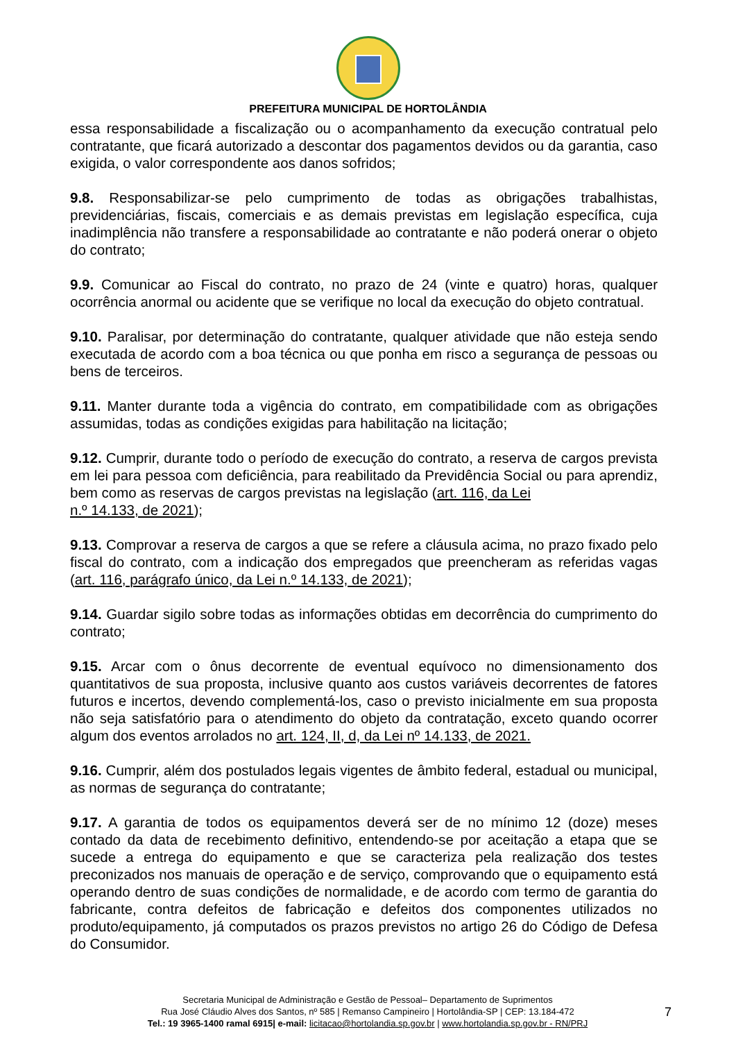PREFEITURA MUNICIPAL DE HORTOLÂNDIA
essa responsabilidade a fiscalização ou o acompanhamento da execução contratual pelo contratante, que ficará autorizado a descontar dos pagamentos devidos ou da garantia, caso exigida, o valor correspondente aos danos sofridos;
9.8. Responsabilizar-se pelo cumprimento de todas as obrigações trabalhistas, previdenciárias, fiscais, comerciais e as demais previstas em legislação específica, cuja inadimplência não transfere a responsabilidade ao contratante e não poderá onerar o objeto do contrato;
9.9. Comunicar ao Fiscal do contrato, no prazo de 24 (vinte e quatro) horas, qualquer ocorrência anormal ou acidente que se verifique no local da execução do objeto contratual.
9.10. Paralisar, por determinação do contratante, qualquer atividade que não esteja sendo executada de acordo com a boa técnica ou que ponha em risco a segurança de pessoas ou bens de terceiros.
9.11. Manter durante toda a vigência do contrato, em compatibilidade com as obrigações assumidas, todas as condições exigidas para habilitação na licitação;
9.12. Cumprir, durante todo o período de execução do contrato, a reserva de cargos prevista em lei para pessoa com deficiência, para reabilitado da Previdência Social ou para aprendiz, bem como as reservas de cargos previstas na legislação (art. 116, da Lei
n.º 14.133, de 2021);
9.13. Comprovar a reserva de cargos a que se refere a cláusula acima, no prazo fixado pelo fiscal do contrato, com a indicação dos empregados que preencheram as referidas vagas (art. 116, parágrafo único, da Lei n.º 14.133, de 2021);
9.14. Guardar sigilo sobre todas as informações obtidas em decorrência do cumprimento do contrato;
9.15. Arcar com o ônus decorrente de eventual equívoco no dimensionamento dos quantitativos de sua proposta, inclusive quanto aos custos variáveis decorrentes de fatores futuros e incertos, devendo complementá-los, caso o previsto inicialmente em sua proposta não seja satisfatório para o atendimento do objeto da contratação, exceto quando ocorrer algum dos eventos arrolados no art. 124, II, d, da Lei nº 14.133, de 2021.
9.16. Cumprir, além dos postulados legais vigentes de âmbito federal, estadual ou municipal, as normas de segurança do contratante;
9.17. A garantia de todos os equipamentos deverá ser de no mínimo 12 (doze) meses contado da data de recebimento definitivo, entendendo-se por aceitação a etapa que se sucede a entrega do equipamento e que se caracteriza pela realização dos testes preconizados nos manuais de operação e de serviço, comprovando que o equipamento está operando dentro de suas condições de normalidade, e de acordo com termo de garantia do fabricante, contra defeitos de fabricação e defeitos dos componentes utilizados no produto/equipamento, já computados os prazos previstos no artigo 26 do Código de Defesa do Consumidor.
Secretaria Municipal de Administração e Gestão de Pessoal– Departamento de Suprimentos
Rua José Cláudio Alves dos Santos, nº 585 | Remanso Campineiro | Hortolândia-SP | CEP: 13.184-472
Tel.: 19 3965-1400 ramal 6915| e-mail: licitacao@hortolandia.sp.gov.br | www.hortolandia.sp.gov.br - RN/PRJ
7